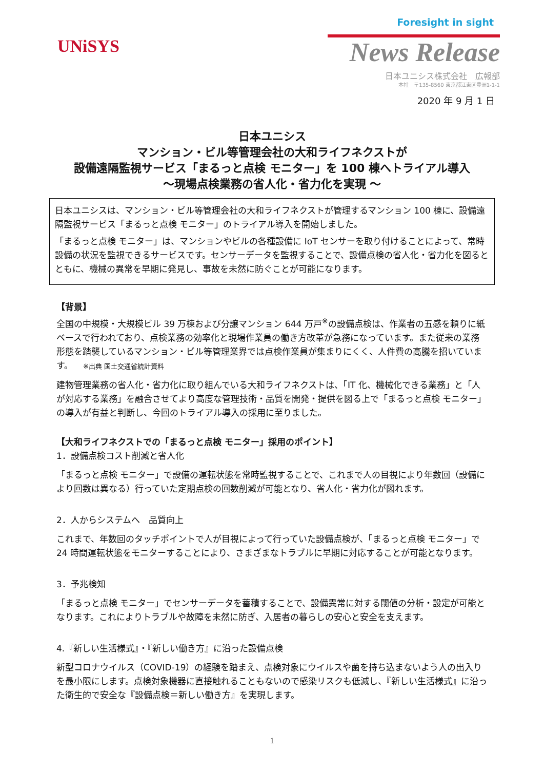UNiSYS
Foresight in sight
News Release
日本ユニシス株式会社　広報部
本社　〒135-8560 東京都江東区豊洲1-1-1
2020 年 9 月 1 日
日本ユニシス
マンション・ビル等管理会社の大和ライフネクストが
設備遠隔監視サービス「まるっと点検 モニター」を 100 棟へトライアル導入
～現場点検業務の省人化・省力化を実現 ～
日本ユニシスは、マンション・ビル等管理会社の大和ライフネクストが管理するマンション 100 棟に、設備遠隔監視サービス「まるっと点検 モニター」のトライアル導入を開始しました。
「まるっと点検 モニター」は、マンションやビルの各種設備に IoT センサーを取り付けることによって、常時設備の状況を監視できるサービスです。センサーデータを監視することで、設備点検の省人化・省力化を図るとともに、機械の異常を早期に発見し、事故を未然に防ぐことが可能になります。
【背景】
全国の中規模・大規模ビル 39 万棟および分譲マンション 644 万戸<sup>※</sup>の設備点検は、作業者の五感を頼りに紙ベースで行われており、点検業務の効率化と現場作業員の働き方改革が急務になっています。また従来の業務形態を踏襲しているマンション・ビル等管理業界では点検作業員が集まりにくく、人件費の高騰を招いています。 ※出典 国土交通省統計資料
建物管理業務の省人化・省力化に取り組んでいる大和ライフネクストは、「IT 化、機械化できる業務」と「人が対応する業務」を融合させてより高度な管理技術・品質を開発・提供を図る上で「まるっと点検 モニター」の導入が有益と判断し、今回のトライアル導入の採用に至りました。
【大和ライフネクストでの「まるっと点検 モニター」採用のポイント】
1．設備点検コスト削減と省人化
「まるっと点検 モニター」で設備の運転状態を常時監視することで、これまで人の目視により年数回（設備により回数は異なる）行っていた定期点検の回数削減が可能となり、省人化・省力化が図れます。
2．人からシステムへ　品質向上
これまで、年数回のタッチポイントで人が目視によって行っていた設備点検が、「まるっと点検 モニター」で 24 時間運転状態をモニターすることにより、さまざまなトラブルに早期に対応することが可能となります。
3．予兆検知
「まるっと点検 モニター」でセンサーデータを蓄積することで、設備異常に対する閾値の分析・設定が可能となります。これによりトラブルや故障を未然に防ぎ、入居者の暮らしの安心と安全を支えます。
4.『新しい生活様式』・『新しい働き方』に沿った設備点検
新型コロナウイルス（COVID-19）の経験を踏まえ、点検対象にウイルスや菌を持ち込まないよう人の出入りを最小限にします。点検対象機器に直接触れることもないので感染リスクも低減し、『新しい生活様式』に沿った衛生的で安全な『設備点検＝新しい働き方』を実現します。
1